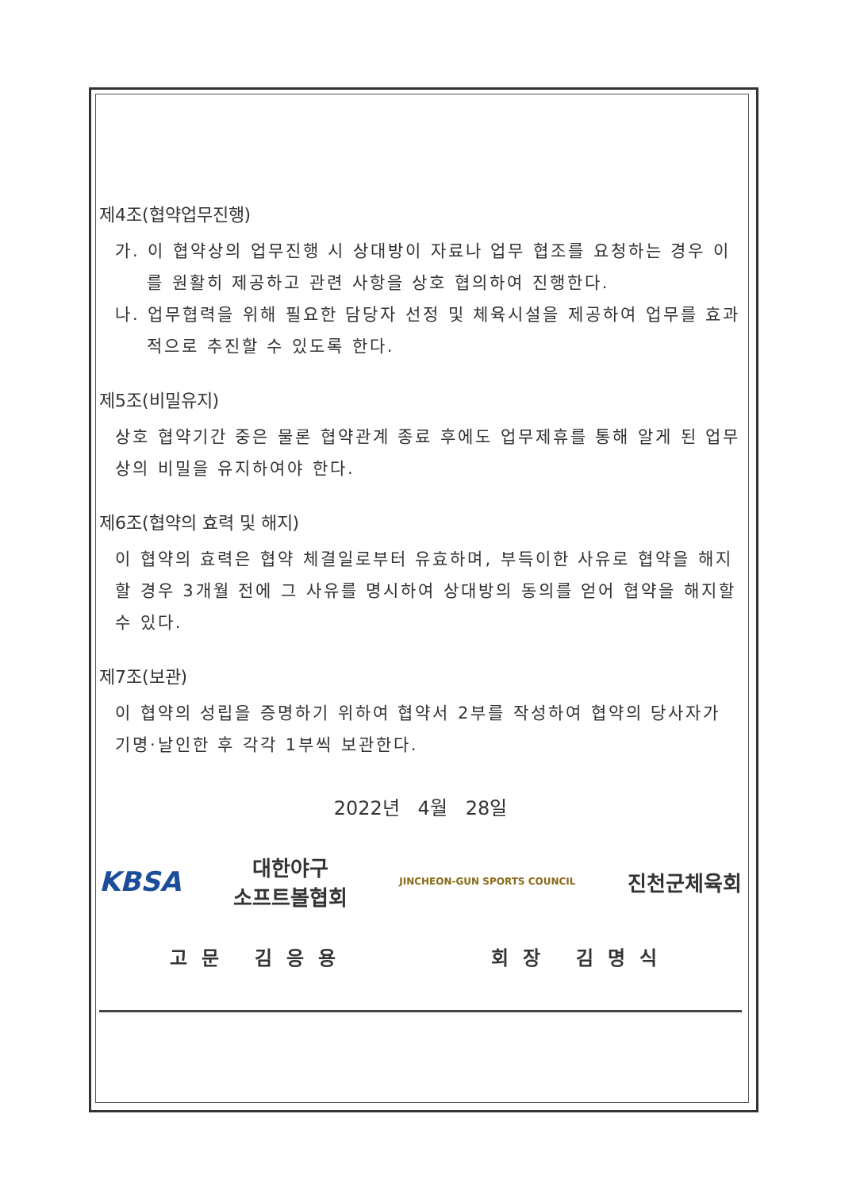제4조(협약업무진행)
가. 이 협약상의 업무진행 시 상대방이 자료나 업무 협조를 요청하는 경우 이를 원활히 제공하고 관련 사항을 상호 협의하여 진행한다.
나. 업무협력을 위해 필요한 담당자 선정 및 체육시설을 제공하여 업무를 효과적으로 추진할 수 있도록 한다.
제5조(비밀유지)
상호 협약기간 중은 물론 협약관계 종료 후에도 업무제휴를 통해 알게 된 업무상의 비밀을 유지하여야 한다.
제6조(협약의 효력 및 해지)
이 협약의 효력은 협약 체결일로부터 유효하며, 부득이한 사유로 협약을 해지 할 경우 3개월 전에 그 사유를 명시하여 상대방의 동의를 얻어 협약을 해지할 수 있다.
제7조(보관)
이 협약의 성립을 증명하기 위하여 협약서 2부를 작성하여 협약의 당사자가 기명·날인한 후 각각 1부씩 보관한다.
2022년 4월 28일
KBSA 대한야구
소프트볼협회 JINCHEON-GUN SPORTS COUNCIL 진천군체육회
고문 김응용 회장 김명식